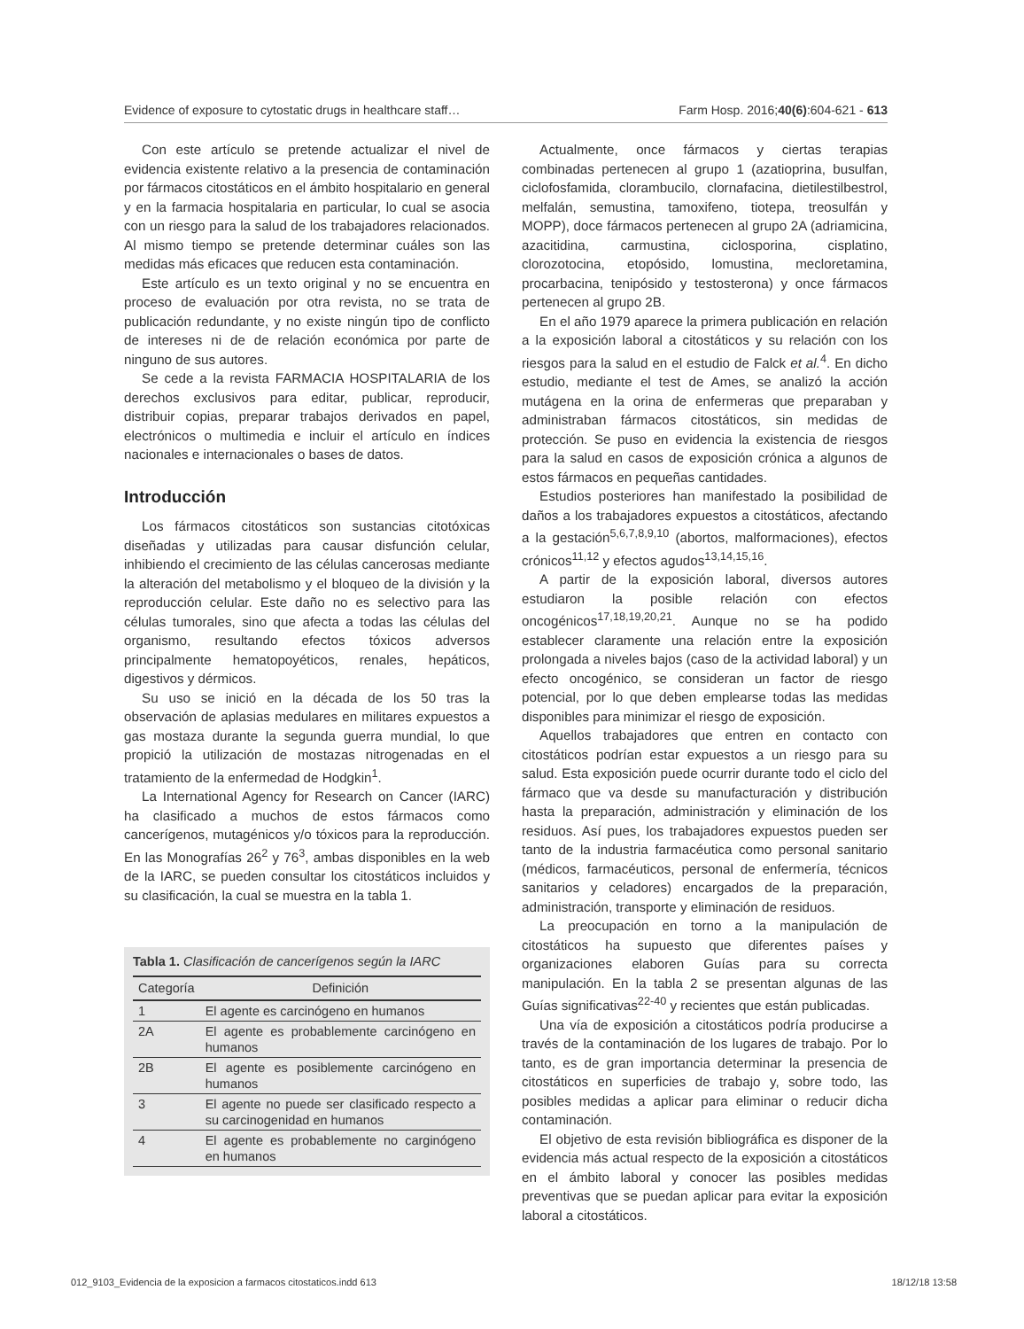Evidence of exposure to cytostatic drugs in healthcare staff… Farm Hosp. 2016;40(6):604-621 - 613
Con este artículo se pretende actualizar el nivel de evidencia existente relativo a la presencia de contaminación por fármacos citostáticos en el ámbito hospitalario en general y en la farmacia hospitalaria en particular, lo cual se asocia con un riesgo para la salud de los trabajadores relacionados. Al mismo tiempo se pretende determinar cuáles son las medidas más eficaces que reducen esta contaminación.
Este artículo es un texto original y no se encuentra en proceso de evaluación por otra revista, no se trata de publicación redundante, y no existe ningún tipo de conflicto de intereses ni de de relación económica por parte de ninguno de sus autores.
Se cede a la revista FARMACIA HOSPITALARIA de los derechos exclusivos para editar, publicar, reproducir, distribuir copias, preparar trabajos derivados en papel, electrónicos o multimedia e incluir el artículo en índices nacionales e internacionales o bases de datos.
Introducción
Los fármacos citostáticos son sustancias citotóxicas diseñadas y utilizadas para causar disfunción celular, inhibiendo el crecimiento de las células cancerosas mediante la alteración del metabolismo y el bloqueo de la división y la reproducción celular. Este daño no es selectivo para las células tumorales, sino que afecta a todas las células del organismo, resultando efectos tóxicos adversos principalmente hematopoyéticos, renales, hepáticos, digestivos y dérmicos.
Su uso se inició en la década de los 50 tras la observación de aplasias medulares en militares expuestos a gas mostaza durante la segunda guerra mundial, lo que propició la utilización de mostazas nitrogenadas en el tratamiento de la enfermedad de Hodgkin<sup>1</sup>.
La International Agency for Research on Cancer (IARC) ha clasificado a muchos de estos fármacos como cancerígenos, mutagénicos y/o tóxicos para la reproducción. En las Monografías 26<sup>2</sup> y 76<sup>3</sup>, ambas disponibles en la web de la IARC, se pueden consultar los citostáticos incluidos y su clasificación, la cual se muestra en la tabla 1.
Tabla 1. Clasificación de cancerígenos según la IARC
| Categoría | Definición |
| --- | --- |
| 1 | El agente es carcinógeno en humanos |
| 2A | El agente es probablemente carcinógeno en humanos |
| 2B | El agente es posiblemente carcinógeno en humanos |
| 3 | El agente no puede ser clasificado respecto a su carcinogenidad en humanos |
| 4 | El agente es probablemente no carginógeno en humanos |
Actualmente, once fármacos y ciertas terapias combinadas pertenecen al grupo 1 (azatioprina, busulfan, ciclofosfamida, clorambucilo, clornafacina, dietilestilbestrol, melfalán, semustina, tamoxifeno, tiotepa, treosulfán y MOPP), doce fármacos pertenecen al grupo 2A (adriamicina, azacitidina, carmustina, ciclosporina, cisplatino, clorozotocina, etopósido, lomustina, mecloretamina, procarbacina, tenipósido y testosterona) y once fármacos pertenecen al grupo 2B.
En el año 1979 aparece la primera publicación en relación a la exposición laboral a citostáticos y su relación con los riesgos para la salud en el estudio de Falck et al.<sup>4</sup>. En dicho estudio, mediante el test de Ames, se analizó la acción mutágena en la orina de enfermeras que preparaban y administraban fármacos citostáticos, sin medidas de protección. Se puso en evidencia la existencia de riesgos para la salud en casos de exposición crónica a algunos de estos fármacos en pequeñas cantidades.
Estudios posteriores han manifestado la posibilidad de daños a los trabajadores expuestos a citostáticos, afectando a la gestación<sup>5,6,7,8,9,10</sup> (abortos, malformaciones), efectos crónicos<sup>11,12</sup> y efectos agudos<sup>13,14,15,16</sup>.
A partir de la exposición laboral, diversos autores estudiaron la posible relación con efectos oncogénicos<sup>17,18,19,20,21</sup>. Aunque no se ha podido establecer claramente una relación entre la exposición prolongada a niveles bajos (caso de la actividad laboral) y un efecto oncogénico, se consideran un factor de riesgo potencial, por lo que deben emplearse todas las medidas disponibles para minimizar el riesgo de exposición.
Aquellos trabajadores que entren en contacto con citostáticos podrían estar expuestos a un riesgo para su salud. Esta exposición puede ocurrir durante todo el ciclo del fármaco que va desde su manufacturación y distribución hasta la preparación, administración y eliminación de los residuos. Así pues, los trabajadores expuestos pueden ser tanto de la industria farmacéutica como personal sanitario (médicos, farmacéuticos, personal de enfermería, técnicos sanitarios y celadores) encargados de la preparación, administración, transporte y eliminación de residuos.
La preocupación en torno a la manipulación de citostáticos ha supuesto que diferentes países y organizaciones elaboren Guías para su correcta manipulación. En la tabla 2 se presentan algunas de las Guías significativas<sup>22-40</sup> y recientes que están publicadas.
Una vía de exposición a citostáticos podría producirse a través de la contaminación de los lugares de trabajo. Por lo tanto, es de gran importancia determinar la presencia de citostáticos en superficies de trabajo y, sobre todo, las posibles medidas a aplicar para eliminar o reducir dicha contaminación.
El objetivo de esta revisión bibliográfica es disponer de la evidencia más actual respecto de la exposición a citostáticos en el ámbito laboral y conocer las posibles medidas preventivas que se puedan aplicar para evitar la exposición laboral a citostáticos.
012_9103_Evidencia de la exposicion a farmacos citostaticos.indd 613 18/12/18 13:58